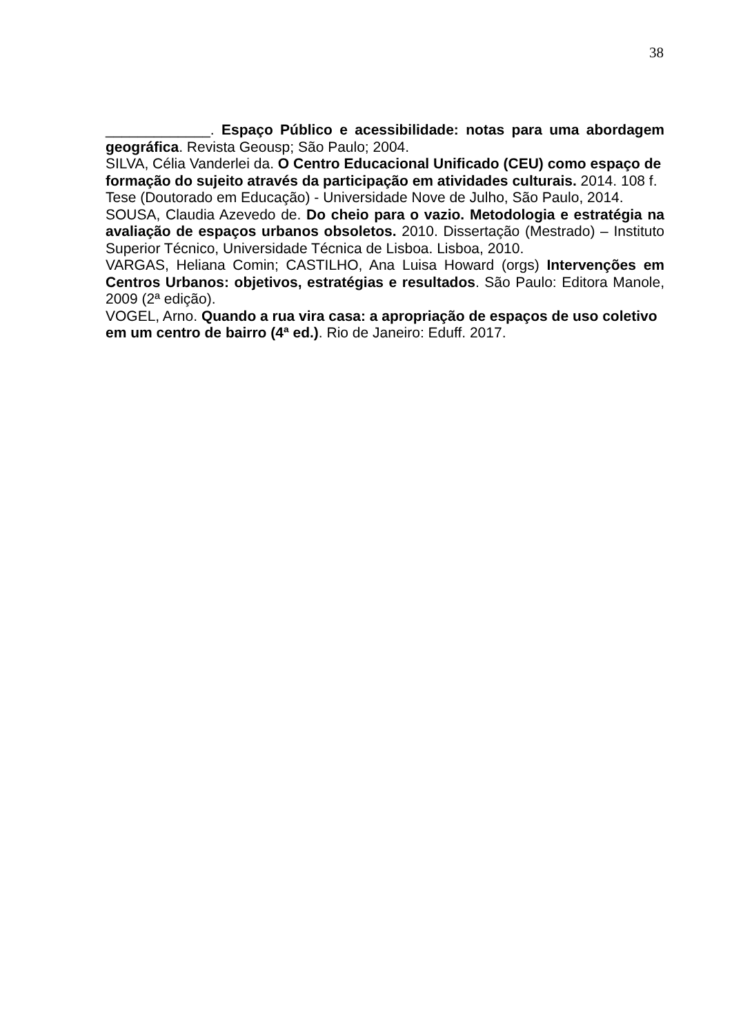38
_____________. Espaço Público e acessibilidade: notas para uma abordagem geográfica. Revista Geousp; São Paulo; 2004.
SILVA, Célia Vanderlei da. O Centro Educacional Unificado (CEU) como espaço de formação do sujeito através da participação em atividades culturais. 2014. 108 f. Tese (Doutorado em Educação) - Universidade Nove de Julho, São Paulo, 2014.
SOUSA, Claudia Azevedo de. Do cheio para o vazio. Metodologia e estratégia na avaliação de espaços urbanos obsoletos. 2010. Dissertação (Mestrado) – Instituto Superior Técnico, Universidade Técnica de Lisboa. Lisboa, 2010.
VARGAS, Heliana Comin; CASTILHO, Ana Luisa Howard (orgs) Intervenções em Centros Urbanos: objetivos, estratégias e resultados. São Paulo: Editora Manole, 2009 (2ª edição).
VOGEL, Arno. Quando a rua vira casa: a apropriação de espaços de uso coletivo em um centro de bairro (4ª ed.). Rio de Janeiro: Eduff. 2017.